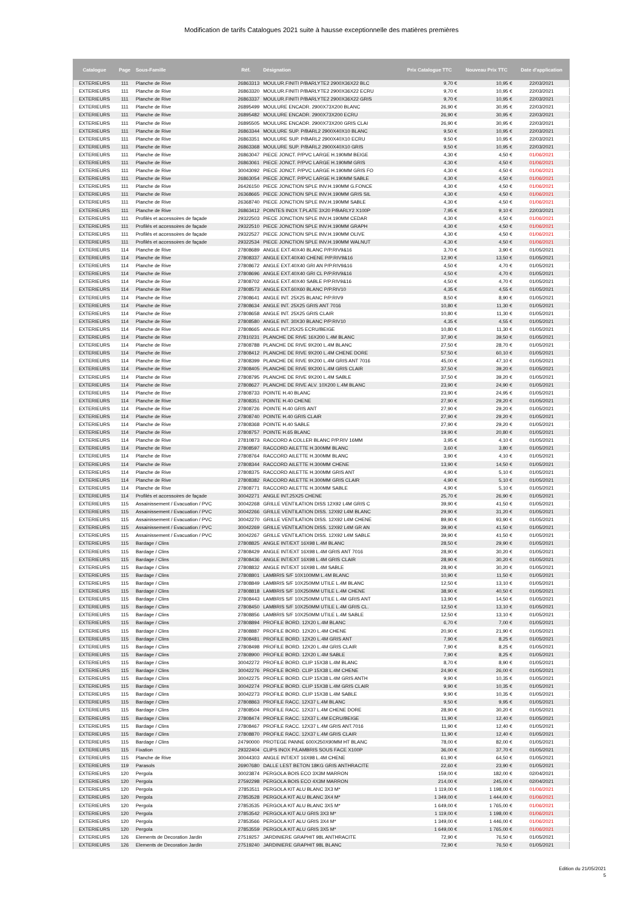Modification de tarifs Catalogues 2021 suite à hausse exceptionnelle des matières premières
| Catalogue | Page | Sous-Famille | Réf. | Désignation | Prix Catalogue TTC | Nouveau Prix TTC | Date d'application |
| --- | --- | --- | --- | --- | --- | --- | --- |
| EXTERIEURS | 111 | Planche de Rive | 26863313 | MOULUR.FINITI P/BARLYTE2 2900X36X22 BLC | 9,70 € | 10,95 € | 22/03/2021 |
| EXTERIEURS | 111 | Planche de Rive | 26863320 | MOULUR.FINITI P/BARLYTE2 2900X36X22 ECRU | 9,70 € | 10,95 € | 22/03/2021 |
| EXTERIEURS | 111 | Planche de Rive | 26863337 | MOULUR.FINITI P/BARLYTE2 2900X36X22 GRIS | 9,70 € | 10,95 € | 22/03/2021 |
| EXTERIEURS | 111 | Planche de Rive | 26895499 | MOULURE ENCADR. 2900X73X200 BLANC | 26,90 € | 30,95 € | 22/03/2021 |
| EXTERIEURS | 111 | Planche de Rive | 26895482 | MOULURE ENCADR. 2900X73X200 ECRU | 26,90 € | 30,95 € | 22/03/2021 |
| EXTERIEURS | 111 | Planche de Rive | 26895505 | MOULURE ENCADR. 2900X73X200 GRIS CLAI | 26,90 € | 30,95 € | 22/03/2021 |
| EXTERIEURS | 111 | Planche de Rive | 26863344 | MOULURE SUP. P/BARL2 2900X40X10 BLANC | 9,50 € | 10,95 € | 22/03/2021 |
| EXTERIEURS | 111 | Planche de Rive | 26863351 | MOULURE SUP. P/BARL2 2900X40X10 ECRU | 9,50 € | 10,95 € | 22/03/2021 |
| EXTERIEURS | 111 | Planche de Rive | 26863368 | MOULURE SUP. P/BARL2 2900X40X10 GRIS | 9,50 € | 10,95 € | 22/03/2021 |
| EXTERIEURS | 111 | Planche de Rive | 26863047 | PIECE JONCT. P/PVC LARGE H.190MM BEIGE | 4,30 € | 4,50 € | 01/06/2021 |
| EXTERIEURS | 111 | Planche de Rive | 26863061 | PIECE JONCT. P/PVC LARGE H.190MM GRIS | 4,30 € | 4,50 € | 01/06/2021 |
| EXTERIEURS | 111 | Planche de Rive | 30043092 | PIECE JONCT. P/PVC LARGE H.190MM GRIS FO | 4,30 € | 4,50 € | 01/06/2021 |
| EXTERIEURS | 111 | Planche de Rive | 26863054 | PIECE JONCT. P/PVC LARGE H.190MM SABLE | 4,30 € | 4,50 € | 01/06/2021 |
| EXTERIEURS | 111 | Planche de Rive | 26426150 | PIECE JONCTION SPLE INV.H.190MM G.FONCE | 4,30 € | 4,50 € | 01/06/2021 |
| EXTERIEURS | 111 | Planche de Rive | 26368665 | PIECE JONCTION SPLE INV.H.190MM GRIS SIL | 4,30 € | 4,50 € | 01/06/2021 |
| EXTERIEURS | 111 | Planche de Rive | 26368740 | PIECE JONCTION SPLE INV.H.190MM SABLE | 4,30 € | 4,50 € | 01/06/2021 |
| EXTERIEURS | 111 | Planche de Rive | 26863412 | POINTES INOX T.PLATE 3X20 P/BARLY2 X100P | 7,95 € | 9,10 € | 22/03/2021 |
| EXTERIEURS | 111 | Profilés et accessoires de façade | 29322503 | PIECE JONCTION SPLE INV.H.190MM CEDAR | 4,30 € | 4,50 € | 01/06/2021 |
| EXTERIEURS | 111 | Profilés et accessoires de façade | 29322510 | PIECE JONCTION SPLE INV.H.190MM GRAPH | 4,30 € | 4,50 € | 01/06/2021 |
| EXTERIEURS | 111 | Profilés et accessoires de façade | 29322527 | PIECE JONCTION SPLE INV.H.190MM OLIVE | 4,30 € | 4,50 € | 01/06/2021 |
| EXTERIEURS | 111 | Profilés et accessoires de façade | 29322534 | PIECE JONCTION SPLE INV.H.190MM WALNUT | 4,30 € | 4,50 € | 01/06/2021 |
| EXTERIEURS | 114 | Planche de Rive | 27808689 | ANGLE EXT.40X40 BLANC P/P.RIV9&16 | 3,70 € | 3,90 € | 01/05/2021 |
| EXTERIEURS | 114 | Planche de Rive | 27808337 | ANGLE EXT.40X40 CHENE P/P.RIV9&16 | 12,90 € | 13,50 € | 01/05/2021 |
| EXTERIEURS | 114 | Planche de Rive | 27808672 | ANGLE EXT.40X40 GRI AN P/P.RIV9&16 | 4,50 € | 4,70 € | 01/05/2021 |
| EXTERIEURS | 114 | Planche de Rive | 27808696 | ANGLE EXT.40X40 GRI CL P/P.RIV9&16 | 4,50 € | 4,70 € | 01/05/2021 |
| EXTERIEURS | 114 | Planche de Rive | 27808702 | ANGLE EXT.40X40 SABLE P/P.RIV9&16 | 4,50 € | 4,70 € | 01/05/2021 |
| EXTERIEURS | 114 | Planche de Rive | 27808573 | ANGLE EXT.60X60 BLANC P/P.RIV10 | 4,35 € | 4,55 € | 01/05/2021 |
| EXTERIEURS | 114 | Planche de Rive | 27808641 | ANGLE INT. 25X25 BLANC P/P.RIV9 | 8,50 € | 8,90 € | 01/05/2021 |
| EXTERIEURS | 114 | Planche de Rive | 27808634 | ANGLE INT. 25X25 GRIS ANT 7016 | 10,80 € | 11,30 € | 01/05/2021 |
| EXTERIEURS | 114 | Planche de Rive | 27808658 | ANGLE INT. 25X25 GRIS CLAIR | 10,80 € | 11,30 € | 01/05/2021 |
| EXTERIEURS | 114 | Planche de Rive | 27808580 | ANGLE INT. 30X30 BLANC P/P.RIV10 | 4,35 € | 4,55 € | 01/05/2021 |
| EXTERIEURS | 114 | Planche de Rive | 27808665 | ANGLE INT.25X25 ECRU/BEIGE | 10,80 € | 11,30 € | 01/05/2021 |
| EXTERIEURS | 114 | Planche de Rive | 27810231 | PLANCHE DE RIVE 16X200 L.4M BLANC | 37,90 € | 39,50 € | 01/05/2021 |
| EXTERIEURS | 114 | Planche de Rive | 27808788 | PLANCHE DE RIVE 9X200 L.4M BLANC | 27,50 € | 28,70 € | 01/05/2021 |
| EXTERIEURS | 114 | Planche de Rive | 27808412 | PLANCHE DE RIVE 9X200 L.4M CHENE DORE | 57,50 € | 60,10 € | 01/05/2021 |
| EXTERIEURS | 114 | Planche de Rive | 27808399 | PLANCHE DE RIVE 9X200 L.4M GRIS ANT 7016 | 45,00 € | 47,10 € | 01/05/2021 |
| EXTERIEURS | 114 | Planche de Rive | 27808405 | PLANCHE DE RIVE 9X200 L.4M GRIS CLAIR | 37,50 € | 39,20 € | 01/05/2021 |
| EXTERIEURS | 114 | Planche de Rive | 27808795 | PLANCHE DE RIVE 9X200 L.4M SABLE | 37,50 € | 39,20 € | 01/05/2021 |
| EXTERIEURS | 114 | Planche de Rive | 27808627 | PLANCHE DE RIVE ALV. 10X200 L.4M BLANC | 23,90 € | 24,90 € | 01/05/2021 |
| EXTERIEURS | 114 | Planche de Rive | 27808733 | POINTE H.40 BLANC | 23,90 € | 24,95 € | 01/05/2021 |
| EXTERIEURS | 114 | Planche de Rive | 27808351 | POINTE H.40 CHENE | 27,90 € | 29,20 € | 01/05/2021 |
| EXTERIEURS | 114 | Planche de Rive | 27808726 | POINTE H.40 GRIS ANT | 27,90 € | 29,20 € | 01/05/2021 |
| EXTERIEURS | 114 | Planche de Rive | 27808740 | POINTE H.40 GRIS CLAIR | 27,90 € | 29,20 € | 01/05/2021 |
| EXTERIEURS | 114 | Planche de Rive | 27808368 | POINTE H.40 SABLE | 27,90 € | 29,20 € | 01/05/2021 |
| EXTERIEURS | 114 | Planche de Rive | 27808757 | POINTE H.65 BLANC | 19,90 € | 20,80 € | 01/05/2021 |
| EXTERIEURS | 114 | Planche de Rive | 27810873 | RACCORD A COLLER BLANC P/P.RIV 16MM | 3,95 € | 4,10 € | 01/05/2021 |
| EXTERIEURS | 114 | Planche de Rive | 27808597 | RACCORD AILETTE H.300MM BLANC | 3,60 € | 3,80 € | 01/05/2021 |
| EXTERIEURS | 114 | Planche de Rive | 27808764 | RACCORD AILETTE H.300MM BLANC | 3,90 € | 4,10 € | 01/05/2021 |
| EXTERIEURS | 114 | Planche de Rive | 27808344 | RACCORD AILETTE H.300MM CHENE | 13,90 € | 14,50 € | 01/05/2021 |
| EXTERIEURS | 114 | Planche de Rive | 27808375 | RACCORD AILETTE H.300MM GRIS ANT | 4,90 € | 5,10 € | 01/05/2021 |
| EXTERIEURS | 114 | Planche de Rive | 27808382 | RACCORD AILETTE H.300MM GRIS CLAIR | 4,90 € | 5,10 € | 01/05/2021 |
| EXTERIEURS | 114 | Planche de Rive | 27808771 | RACCORD AILETTE H.300MM SABLE | 4,90 € | 5,10 € | 01/05/2021 |
| EXTERIEURS | 114 | Profilés et accessoires de façade | 30042271 | ANGLE INT.25X25 CHENE | 25,70 € | 26,90 € | 01/05/2021 |
| EXTERIEURS | 115 | Assainissement / Evacuation / PVC | 30042268 | GRILLE VENTILATION DISS 12X92 L4M GRIS C | 39,90 € | 41,50 € | 01/05/2021 |
| EXTERIEURS | 115 | Assainissement / Evacuation / PVC | 30042266 | GRILLE VENTILATION DISS. 12X92 L4M BLANC | 29,90 € | 31,20 € | 01/05/2021 |
| EXTERIEURS | 115 | Assainissement / Evacuation / PVC | 30042270 | GRILLE VENTILATION DISS. 12X92 L4M CHENE | 89,90 € | 93,90 € | 01/05/2021 |
| EXTERIEURS | 115 | Assainissement / Evacuation / PVC | 30042269 | GRILLE VENTILATION DISS. 12X92 L4M GR AN | 39,90 € | 41,50 € | 01/05/2021 |
| EXTERIEURS | 115 | Assainissement / Evacuation / PVC | 30042267 | GRILLE VENTILATION DISS. 12X92 L4M SABLE | 39,90 € | 41,50 € | 01/05/2021 |
| EXTERIEURS | 115 | Bardage / Clins | 27808825 | ANGLE INT/EXT 16X98 L.4M BLANC | 28,50 € | 29,90 € | 01/05/2021 |
| EXTERIEURS | 115 | Bardage / Clins | 27808429 | ANGLE INT/EXT 16X98 L.4M GRIS ANT 7016 | 28,90 € | 30,20 € | 01/05/2021 |
| EXTERIEURS | 115 | Bardage / Clins | 27808436 | ANGLE INT/EXT 16X98 L.4M GRIS CLAIR | 28,90 € | 30,20 € | 01/05/2021 |
| EXTERIEURS | 115 | Bardage / Clins | 27808832 | ANGLE INT/EXT 16X98 L.4M SABLE | 28,90 € | 30,20 € | 01/05/2021 |
| EXTERIEURS | 115 | Bardage / Clins | 27808801 | LAMBRIS S/F 10X100MM L.4M BLANC | 10,90 € | 11,50 € | 01/05/2021 |
| EXTERIEURS | 115 | Bardage / Clins | 27808849 | LAMBRIS S/F 10X250MM UTILE L.4M BLANC | 12,50 € | 13,10 € | 01/05/2021 |
| EXTERIEURS | 115 | Bardage / Clins | 27808818 | LAMBRIS S/F 10X250MM UTILE L.4M CHENE | 38,90 € | 40,50 € | 01/05/2021 |
| EXTERIEURS | 115 | Bardage / Clins | 27808443 | LAMBRIS S/F 10X250MM UTILE L.4M GRIS ANT | 13,90 € | 14,50 € | 01/05/2021 |
| EXTERIEURS | 115 | Bardage / Clins | 27808450 | LAMBRIS S/F 10X250MM UTILE L.4M GRIS CL. | 12,50 € | 13,10 € | 01/05/2021 |
| EXTERIEURS | 115 | Bardage / Clins | 27808856 | LAMBRIS S/F 10X250MM UTILE L.4M SABLE | 12,50 € | 13,10 € | 01/05/2021 |
| EXTERIEURS | 115 | Bardage / Clins | 27808894 | PROFILE BORD. 12X20 L.4M BLANC | 6,70 € | 7,00 € | 01/05/2021 |
| EXTERIEURS | 115 | Bardage / Clins | 27808887 | PROFILE BORD. 12X20 L.4M CHENE | 20,90 € | 21,90 € | 01/05/2021 |
| EXTERIEURS | 115 | Bardage / Clins | 27808481 | PROFILE BORD. 12X20 L.4M GRIS ANT | 7,90 € | 8,25 € | 01/05/2021 |
| EXTERIEURS | 115 | Bardage / Clins | 27808498 | PROFILE BORD. 12X20 L.4M GRIS CLAIR | 7,90 € | 8,25 € | 01/05/2021 |
| EXTERIEURS | 115 | Bardage / Clins | 27808900 | PROFILE BORD. 12X20 L.4M SABLE | 7,90 € | 8,25 € | 01/05/2021 |
| EXTERIEURS | 115 | Bardage / Clins | 30042272 | PROFILE BORD. CLIP 15X38 L.4M BLANC | 8,70 € | 8,90 € | 01/05/2021 |
| EXTERIEURS | 115 | Bardage / Clins | 30042276 | PROFILE BORD. CLIP 15X38 L.4M CHENE | 24,90 € | 26,00 € | 01/05/2021 |
| EXTERIEURS | 115 | Bardage / Clins | 30042275 | PROFILE BORD. CLIP 15X38 L.4M GRIS ANTH | 9,90 € | 10,35 € | 01/05/2021 |
| EXTERIEURS | 115 | Bardage / Clins | 30042274 | PROFILE BORD. CLIP 15X38 L.4M GRIS CLAIR | 9,90 € | 10,35 € | 01/05/2021 |
| EXTERIEURS | 115 | Bardage / Clins | 30042273 | PROFILE BORD. CLIP 15X38 L.4M SABLE | 9,90 € | 10,35 € | 01/05/2021 |
| EXTERIEURS | 115 | Bardage / Clins | 27808863 | PROFILE RACC. 12X37 L.4M BLANC | 9,50 € | 9,95 € | 01/05/2021 |
| EXTERIEURS | 115 | Bardage / Clins | 27808504 | PROFILE RACC. 12X37 L.4M CHENE DORE | 28,90 € | 30,20 € | 01/05/2021 |
| EXTERIEURS | 115 | Bardage / Clins | 27808474 | PROFILE RACC. 12X37 L.4M ECRU/BEIGE | 11,90 € | 12,40 € | 01/05/2021 |
| EXTERIEURS | 115 | Bardage / Clins | 27808467 | PROFILE RACC. 12X37 L.4M GRIS ANT.7016 | 11,90 € | 12,40 € | 01/05/2021 |
| EXTERIEURS | 115 | Bardage / Clins | 27808870 | PROFILE RACC. 12X37 L.4M GRIS CLAIR | 11,90 € | 12,40 € | 01/05/2021 |
| EXTERIEURS | 115 | Bardage / Clins | 24790000 | PROTEGE PANNE 600X250X90MM HT BLANC | 78,00 € | 82,00 € | 01/05/2021 |
| EXTERIEURS | 115 | Fixation | 29322404 | CLIPS INOX P/LAMBRIS SOUS FACE X100P | 36,00 € | 37,70 € | 01/05/2021 |
| EXTERIEURS | 115 | Planche de Rive | 30044303 | ANGLE INT/EXT 16X98 L.4M CHENE | 61,90 € | 64,50 € | 01/05/2021 |
| EXTERIEURS | 119 | Parasols | 26907680 | DALLE LEST BETON 18KG GRIS ANTHRACITE | 22,60 € | 23,90 € | 01/05/2021 |
| EXTERIEURS | 120 | Pergola | 30023874 | PERGOLA BOIS ECO 3X3M MARRON | 159,00 € | 182,00 € | 02/04/2021 |
| EXTERIEURS | 120 | Pergola | 27592298 | PERGOLA BOIS ECO 4X3M MARRON | 214,00 € | 245,00 € | 02/04/2021 |
| EXTERIEURS | 120 | Pergola | 27853511 | PERGOLA KIT ALU BLANC 3X3 M* | 1 119,00 € | 1 198,00 € | 01/06/2021 |
| EXTERIEURS | 120 | Pergola | 27853528 | PERGOLA KIT ALU BLANC 3X4 M* | 1 349,00 € | 1 444,00 € | 01/06/2021 |
| EXTERIEURS | 120 | Pergola | 27853535 | PERGOLA KIT ALU BLANC 3X5 M* | 1 649,00 € | 1 765,00 € | 01/06/2021 |
| EXTERIEURS | 120 | Pergola | 27853542 | PERGOLA KIT ALU GRIS 3X3 M* | 1 119,00 € | 1 198,00 € | 01/06/2021 |
| EXTERIEURS | 120 | Pergola | 27853566 | PERGOLA KIT ALU GRIS 3X4 M* | 1 349,00 € | 1 446,00 € | 01/06/2021 |
| EXTERIEURS | 120 | Pergola | 27853559 | PERGOLA KIT ALU GRIS 3X5 M* | 1 649,00 € | 1 765,00 € | 01/06/2021 |
| EXTERIEURS | 126 | Elements de Decoration Jardin | 27519257 | JARDINIERE GRAPHIT 98L ANTHRACITE | 72,90 € | 76,50 € | 01/05/2021 |
| EXTERIEURS | 126 | Elements de Decoration Jardin | 27519240 | JARDINIERE GRAPHIT 98L BLANC | 72,90 € | 76,50 € | 01/05/2021 |
Edition du 21/05/2021
5